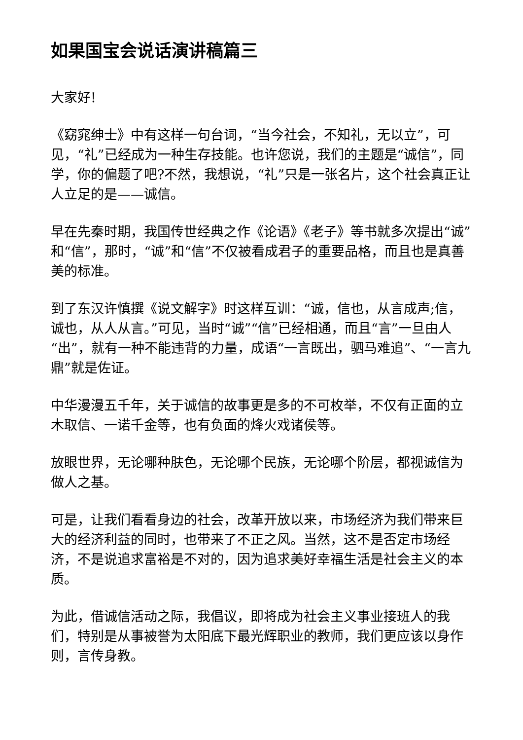如果国宝会说话演讲稿篇三
大家好!
《窈窕绅士》中有这样一句台词，“当今社会，不知礼，无以立”，可见，“礼”已经成为一种生存技能。也许您说，我们的主题是“诚信”，同学，你的偏题了吧?不然，我想说，“礼”只是一张名片，这个社会真正让人立足的是——诚信。
早在先秦时期，我国传世经典之作《论语》《老子》等书就多次提出“诚”和“信”，那时，“诚”和“信”不仅被看成君子的重要品格，而且也是真善美的标准。
到了东汉许慎撰《说文解字》时这样互训：“诚，信也，从言成声;信，诚也，从人从言。”可见，当时“诚”“信”已经相通，而且“言”一旦由人“出”，就有一种不能违背的力量，成语“一言既出，驷马难追”、“一言九鼎”就是佐证。
中华漫漫五千年，关于诚信的故事更是多的不可枚举，不仅有正面的立木取信、一诺千金等，也有负面的烽火戏诸侯等。
放眼世界，无论哪种肤色，无论哪个民族，无论哪个阶层，都视诚信为做人之基。
可是，让我们看看身边的社会，改革开放以来，市场经济为我们带来巨大的经济利益的同时，也带来了不正之风。当然，这不是否定市场经济，不是说追求富裕是不对的，因为追求美好幸福生活是社会主义的本质。
为此，借诚信活动之际，我倡议，即将成为社会主义事业接班人的我们，特别是从事被誉为太阳底下最光辉职业的教师，我们更应该以身作则，言传身教。